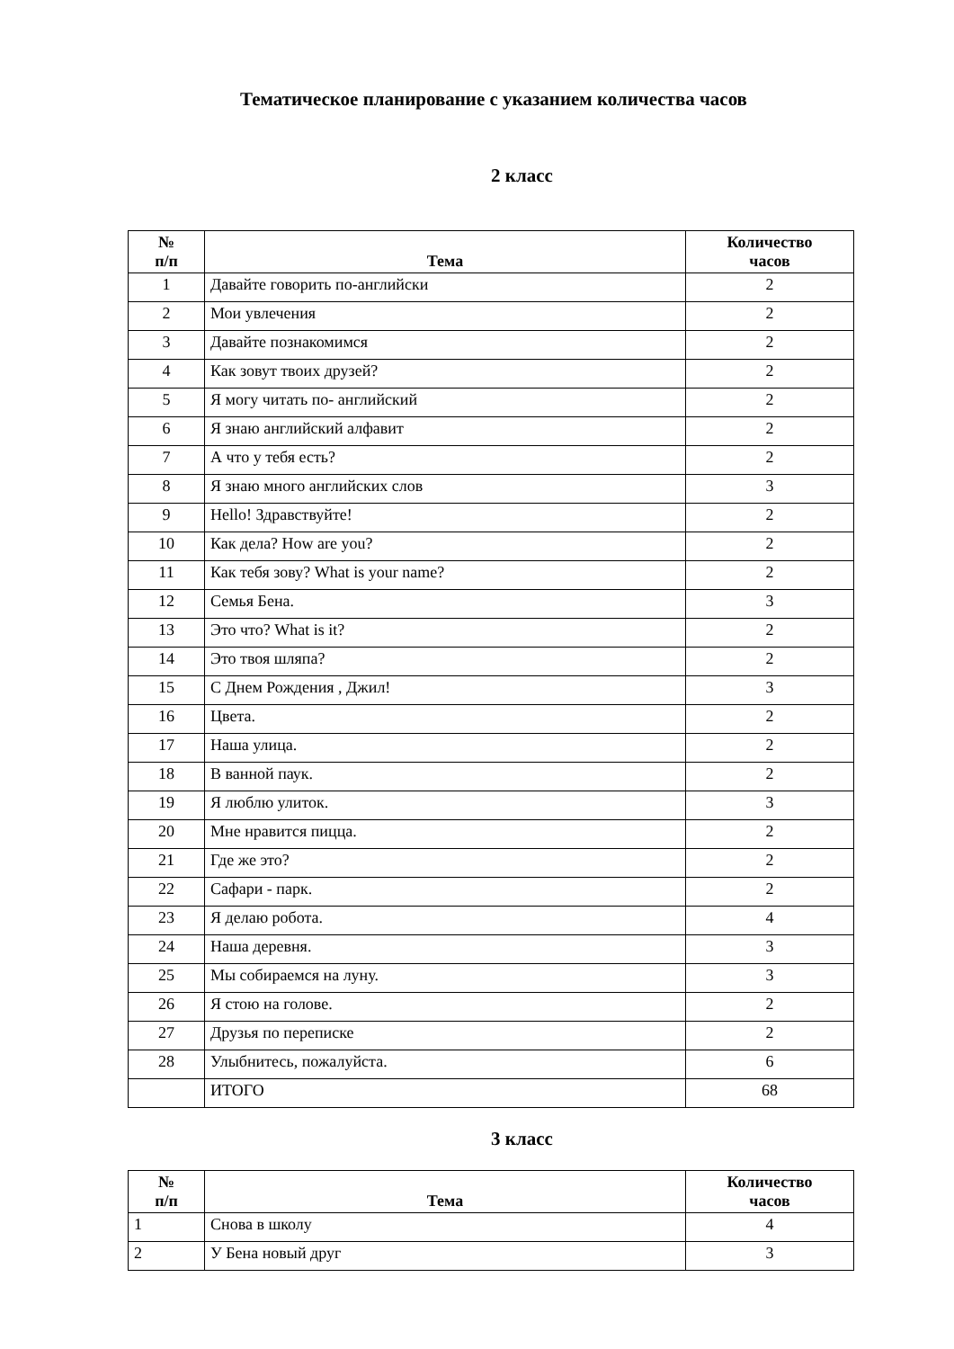Тематическое планирование с указанием количества часов
2 класс
| № п/п | Тема | Количество часов |
| --- | --- | --- |
| 1 | Давайте говорить по-английски | 2 |
| 2 | Мои увлечения | 2 |
| 3 | Давайте познакомимся | 2 |
| 4 | Как зовут твоих друзей? | 2 |
| 5 | Я могу читать по- английский | 2 |
| 6 | Я знаю английский алфавит | 2 |
| 7 | А что у тебя есть? | 2 |
| 8 | Я знаю много английских слов | 3 |
| 9 | Hello! Здравствуйте! | 2 |
| 10 | Как дела? How are you? | 2 |
| 11 | Как тебя зову? What is your name? | 2 |
| 12 | Семья Бена. | 3 |
| 13 | Это что? What is it? | 2 |
| 14 | Это твоя шляпа? | 2 |
| 15 | С Днем Рождения , Джил! | 3 |
| 16 | Цвета. | 2 |
| 17 | Наша улица. | 2 |
| 18 | В ванной паук. | 2 |
| 19 | Я люблю улиток. | 3 |
| 20 | Мне нравится пицца. | 2 |
| 21 | Где же это? | 2 |
| 22 | Сафари - парк. | 2 |
| 23 | Я делаю робота. | 4 |
| 24 | Наша деревня. | 3 |
| 25 | Мы собираемся на луну. | 3 |
| 26 | Я стою на голове. | 2 |
| 27 | Друзья по переписке | 2 |
| 28 | Улыбнитесь, пожалуйста. | 6 |
| | ИТОГО | 68 |
3 класс
| № п/п | Тема | Количество часов |
| --- | --- | --- |
| 1 | Снова в школу | 4 |
| 2 | У Бена новый друг | 3 |